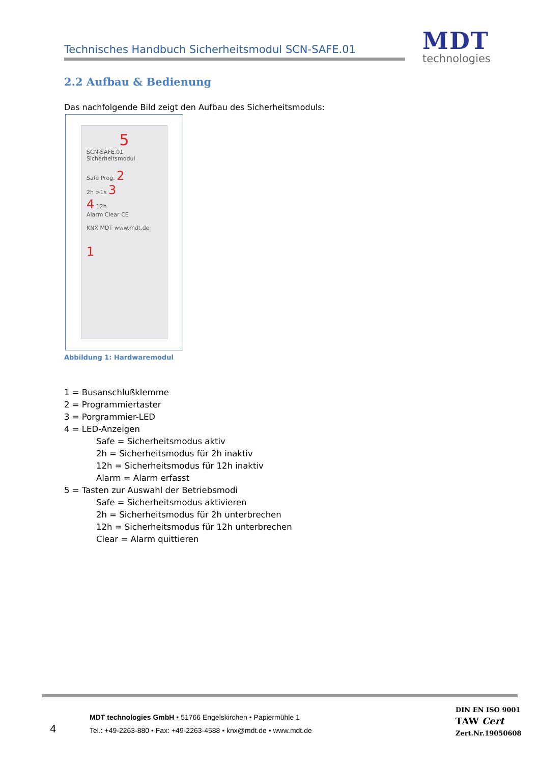Technisches Handbuch Sicherheitsmodul SCN-SAFE.01
MDT
technologies
2.2 Aufbau & Bedienung
Das nachfolgende Bild zeigt den Aufbau des Sicherheitsmoduls:
5
SCN-SAFE.01
Sicherheitsmodul
Safe Prog. 2
2h >1s 3
4 12h
Alarm Clear CE
KNX MDT www.mdt.de
1
Abbildung 1: Hardwaremodul
1 = Busanschlußklemme
2 = Programmiertaster
3 = Porgrammier-LED
4 = LED-Anzeigen
Safe = Sicherheitsmodus aktiv
2h = Sicherheitsmodus für 2h inaktiv
12h = Sicherheitsmodus für 12h inaktiv
Alarm = Alarm erfasst
5 = Tasten zur Auswahl der Betriebsmodi
Safe = Sicherheitsmodus aktivieren
2h = Sicherheitsmodus für 2h unterbrechen
12h = Sicherheitsmodus für 12h unterbrechen
Clear = Alarm quittieren
4
MDT technologies GmbH • 51766 Engelskirchen • Papiermühle 1
Tel.: +49-2263-880 • Fax: +49-2263-4588 • knx@mdt.de • www.mdt.de
DIN EN ISO 9001
TAW Cert
Zert.Nr.19050608